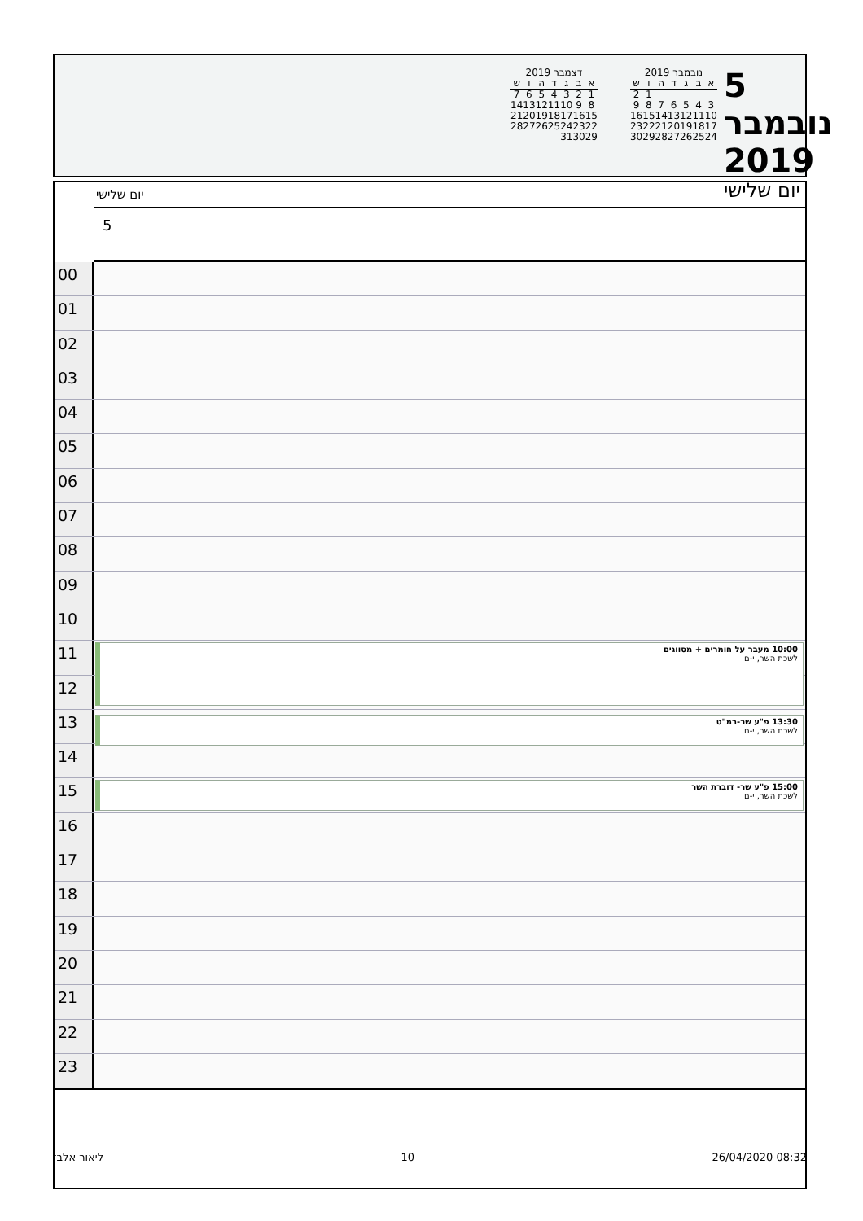5 נובמבר 2019
יום שלישי
נובמבר 2019
| א | ב | ג | ד | ה | ו | ש |
| --- | --- | --- | --- | --- | --- | --- |
| | | | | | 1 | 2 |
| 3 | 4 | 5 | 6 | 7 | 8 | 9 |
| 10 | 11 | 12 | 13 | 14 | 15 | 16 |
| 17 | 18 | 19 | 20 | 21 | 22 | 23 |
| 24 | 25 | 26 | 27 | 28 | 29 | 30 |
דצמבר 2019
| א | ב | ג | ד | ה | ו | ש |
| --- | --- | --- | --- | --- | --- | --- |
| 1 | 2 | 3 | 4 | 5 | 6 | 7 |
| 8 | 9 | 10 | 11 | 12 | 13 | 14 |
| 15 | 16 | 17 | 18 | 19 | 20 | 21 |
| 22 | 23 | 24 | 25 | 26 | 27 | 28 |
| 29 | 30 | 31 | | | | |
יום שלישי
5
00
01
02
03
04
05
06
07
08
09
10
11
10:00 מעבר על חומרים + מסווגים
לשכת השר, י-ם
12
13
13:30 פ"ע שר-רמ"ט
לשכת השר, י-ם
14
15
15:00 פ"ע שר- דוברת השר
לשכת השר, י-ם
16
17
18
19
20
21
22
23
ליאור אלבז 10 26/04/2020 08:32